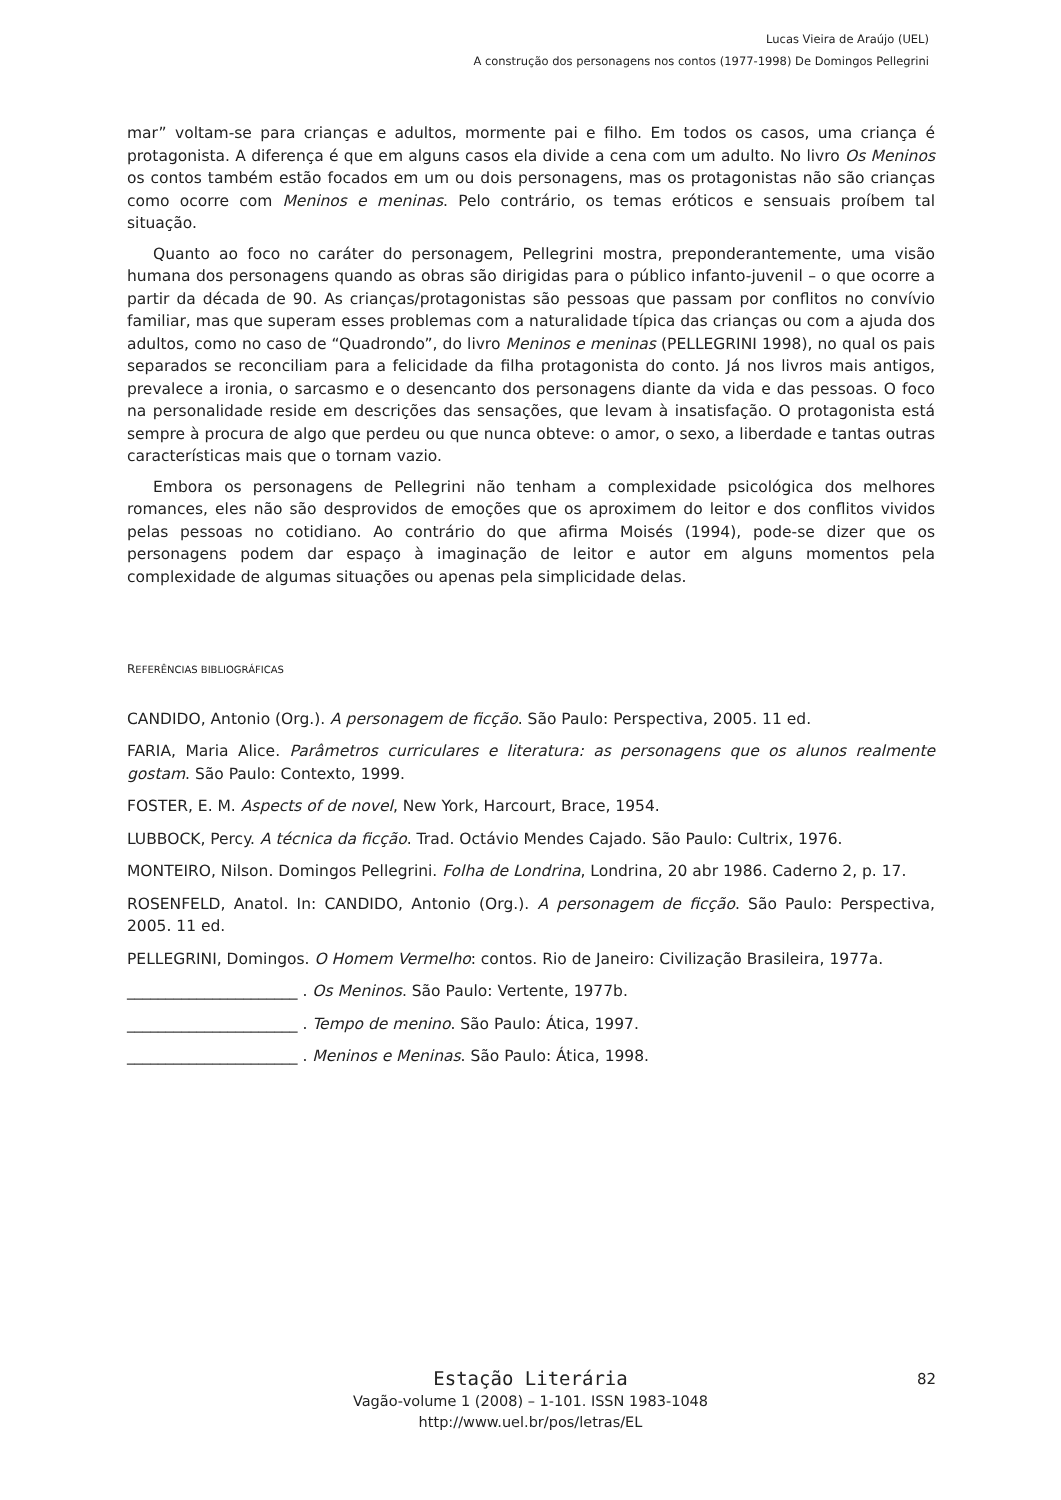Lucas Vieira de Araújo (UEL)
A construção dos personagens nos contos (1977-1998) De Domingos Pellegrini
mar” voltam-se para crianças e adultos, mormente pai e filho. Em todos os casos, uma criança é protagonista. A diferença é que em alguns casos ela divide a cena com um adulto. No livro Os Meninos os contos também estão focados em um ou dois personagens, mas os protagonistas não são crianças como ocorre com Meninos e meninas. Pelo contrário, os temas eróticos e sensuais proíbem tal situação.
Quanto ao foco no caráter do personagem, Pellegrini mostra, preponderantemente, uma visão humana dos personagens quando as obras são dirigidas para o público infanto-juvenil – o que ocorre a partir da década de 90. As crianças/protagonistas são pessoas que passam por conflitos no convívio familiar, mas que superam esses problemas com a naturalidade típica das crianças ou com a ajuda dos adultos, como no caso de “Quadrondo”, do livro Meninos e meninas (PELLEGRINI 1998), no qual os pais separados se reconciliam para a felicidade da filha protagonista do conto. Já nos livros mais antigos, prevalece a ironia, o sarcasmo e o desencanto dos personagens diante da vida e das pessoas. O foco na personalidade reside em descrições das sensações, que levam à insatisfação. O protagonista está sempre à procura de algo que perdeu ou que nunca obteve: o amor, o sexo, a liberdade e tantas outras características mais que o tornam vazio.
Embora os personagens de Pellegrini não tenham a complexidade psicológica dos melhores romances, eles não são desprovidos de emoções que os aproximem do leitor e dos conflitos vividos pelas pessoas no cotidiano. Ao contrário do que afirma Moisés (1994), pode-se dizer que os personagens podem dar espaço à imaginação de leitor e autor em alguns momentos pela complexidade de algumas situações ou apenas pela simplicidade delas.
REFERÊNCIAS BIBLIOGRÁFICAS
CANDIDO, Antonio (Org.). A personagem de ficção. São Paulo: Perspectiva, 2005. 11 ed.
FARIA, Maria Alice. Parâmetros curriculares e literatura: as personagens que os alunos realmente gostam. São Paulo: Contexto, 1999.
FOSTER, E. M. Aspects of de novel, New York, Harcourt, Brace, 1954.
LUBBOCK, Percy. A técnica da ficção. Trad. Octávio Mendes Cajado. São Paulo: Cultrix, 1976.
MONTEIRO, Nilson. Domingos Pellegrini. Folha de Londrina, Londrina, 20 abr 1986. Caderno 2, p. 17.
ROSENFELD, Anatol. In: CANDIDO, Antonio (Org.). A personagem de ficção. São Paulo: Perspectiva, 2005. 11 ed.
PELLEGRINI, Domingos. O Homem Vermelho: contos. Rio de Janeiro: Civilização Brasileira, 1977a.
______________________ . Os Meninos. São Paulo: Vertente, 1977b.
______________________ . Tempo de menino. São Paulo: Ática, 1997.
______________________ . Meninos e Meninas. São Paulo: Ática, 1998.
Estação Literária
Vagão-volume 1 (2008) – 1-101. ISSN 1983-1048
http://www.uel.br/pos/letras/EL
82